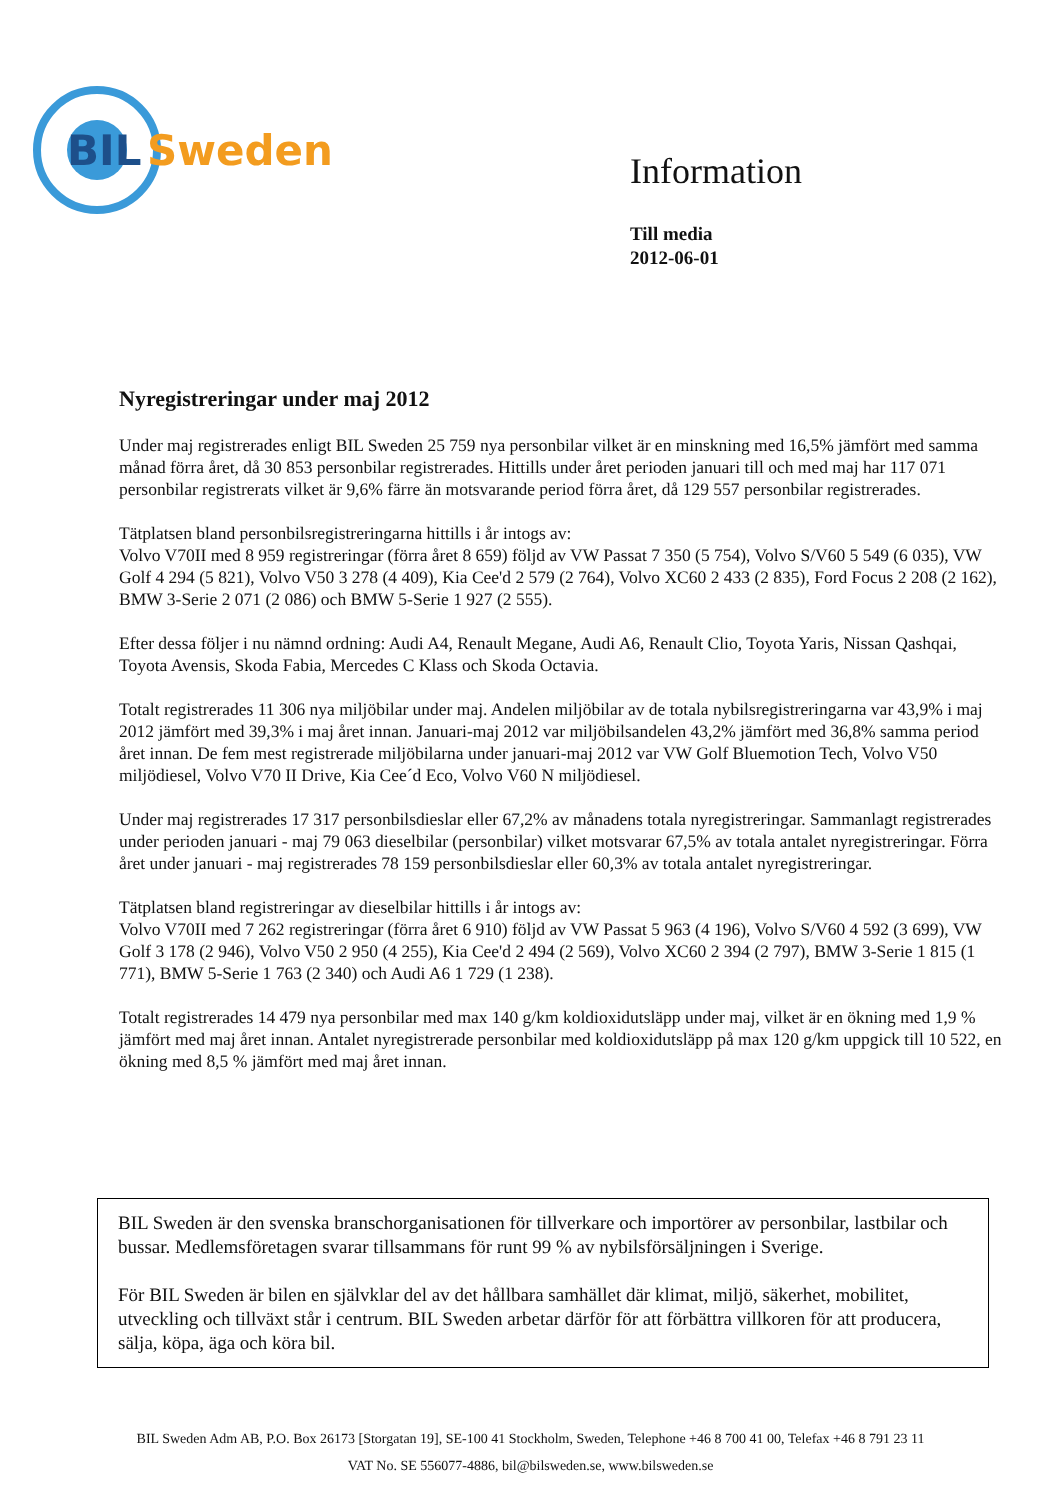BIL
Sweden
Information
Till media
2012-06-01
Nyregistreringar under maj 2012
Under maj registrerades enligt BIL Sweden 25 759 nya personbilar vilket är en minskning med 16,5% jämfört med samma månad förra året, då 30 853 personbilar registrerades. Hittills under året perioden januari till och med maj har 117 071 personbilar registrerats vilket är 9,6% färre än motsvarande period förra året, då 129 557 personbilar registrerades.
Tätplatsen bland personbilsregistreringarna hittills i år intogs av:
Volvo V70II med 8 959 registreringar (förra året 8 659) följd av VW Passat 7 350 (5 754), Volvo S/V60 5 549 (6 035), VW Golf 4 294 (5 821), Volvo V50 3 278 (4 409), Kia Cee'd 2 579 (2 764), Volvo XC60 2 433 (2 835), Ford Focus 2 208 (2 162), BMW 3-Serie 2 071 (2 086) och BMW 5-Serie 1 927 (2 555).
Efter dessa följer i nu nämnd ordning: Audi A4, Renault Megane, Audi A6, Renault Clio, Toyota Yaris, Nissan Qashqai, Toyota Avensis, Skoda Fabia, Mercedes C Klass och Skoda Octavia.
Totalt registrerades 11 306 nya miljöbilar under maj. Andelen miljöbilar av de totala nybilsregistreringarna var 43,9% i maj 2012 jämfört med 39,3% i maj året innan. Januari-maj 2012 var miljöbilsandelen 43,2% jämfört med 36,8% samma period året innan. De fem mest registrerade miljöbilarna under januari-maj 2012 var VW Golf Bluemotion Tech, Volvo V50 miljödiesel, Volvo V70 II Drive, Kia Cee´d Eco, Volvo V60 N miljödiesel.
Under maj registrerades 17 317 personbilsdieslar eller 67,2% av månadens totala nyregistreringar. Sammanlagt registrerades under perioden januari - maj 79 063 dieselbilar (personbilar) vilket motsvarar 67,5% av totala antalet nyregistreringar. Förra året under januari - maj registrerades 78 159 personbilsdieslar eller 60,3% av totala antalet nyregistreringar.
Tätplatsen bland registreringar av dieselbilar hittills i år intogs av:
Volvo V70II med 7 262 registreringar (förra året 6 910) följd av VW Passat 5 963 (4 196), Volvo S/V60 4 592 (3 699), VW Golf 3 178 (2 946), Volvo V50 2 950 (4 255), Kia Cee'd 2 494 (2 569), Volvo XC60 2 394 (2 797), BMW 3-Serie 1 815 (1 771), BMW 5-Serie 1 763 (2 340) och Audi A6 1 729 (1 238).
Totalt registrerades 14 479 nya personbilar med max 140 g/km koldioxidutsläpp under maj, vilket är en ökning med 1,9 % jämfört med maj året innan. Antalet nyregistrerade personbilar med koldioxidutsläpp på max 120 g/km uppgick till 10 522, en ökning med 8,5 % jämfört med maj året innan.
BIL Sweden är den svenska branschorganisationen för tillverkare och importörer av personbilar, lastbilar och bussar. Medlemsföretagen svarar tillsammans för runt 99 % av nybilsförsäljningen i Sverige.
För BIL Sweden är bilen en självklar del av det hållbara samhället där klimat, miljö, säkerhet, mobilitet, utveckling och tillväxt står i centrum. BIL Sweden arbetar därför för att förbättra villkoren för att producera, sälja, köpa, äga och köra bil.
BIL Sweden Adm AB, P.O. Box 26173 [Storgatan 19], SE-100 41 Stockholm, Sweden, Telephone +46 8 700 41 00, Telefax +46 8 791 23 11
VAT No. SE 556077-4886, bil@bilsweden.se, www.bilsweden.se